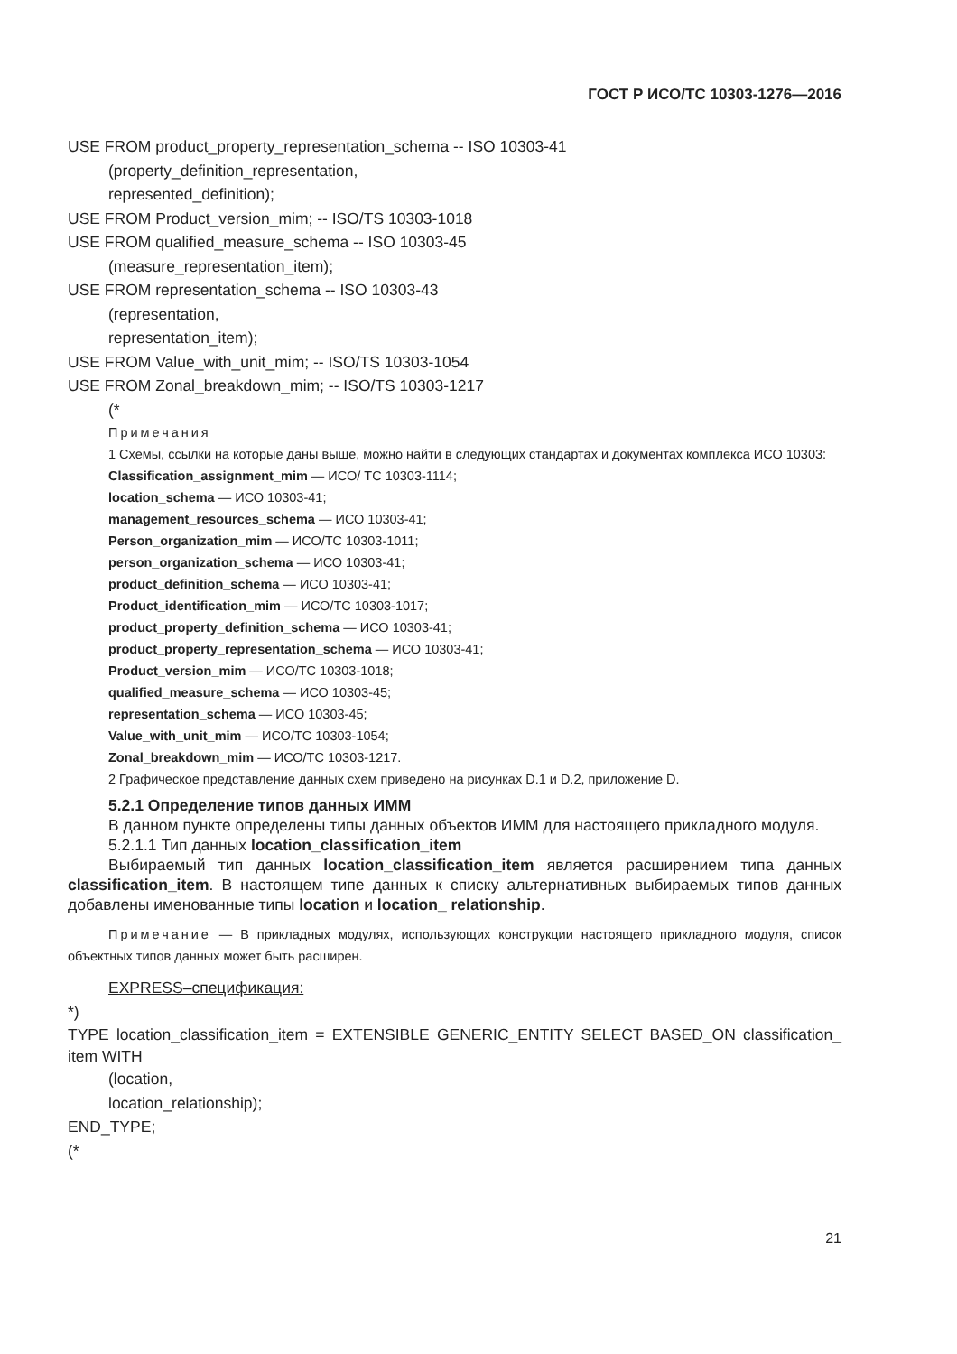ГОСТ Р ИСО/ТС 10303-1276—2016
USE FROM product_property_representation_schema -- ISO 10303-41
(property_definition_representation,
represented_definition);
USE FROM Product_version_mim; -- ISO/TS 10303-1018
USE FROM qualified_measure_schema -- ISO 10303-45
(measure_representation_item);
USE FROM representation_schema -- ISO 10303-43
(representation,
representation_item);
USE FROM Value_with_unit_mim; -- ISO/TS 10303-1054
USE FROM Zonal_breakdown_mim; -- ISO/TS 10303-1217
(*
Примечания
1 Схемы, ссылки на которые даны выше, можно найти в следующих стандартах и документах комплекса ИСО 10303:
Classification_assignment_mim — ИСО/ ТС 10303-1114;
location_schema — ИСО 10303-41;
management_resources_schema — ИСО 10303-41;
Person_organization_mim — ИСО/ТС 10303-1011;
person_organization_schema — ИСО 10303-41;
product_definition_schema — ИСО 10303-41;
Product_identification_mim — ИСО/ТС 10303-1017;
product_property_definition_schema — ИСО 10303-41;
product_property_representation_schema — ИСО 10303-41;
Product_version_mim — ИСО/ТС 10303-1018;
qualified_measure_schema — ИСО 10303-45;
representation_schema — ИСО 10303-45;
Value_with_unit_mim — ИСО/ТС 10303-1054;
Zonal_breakdown_mim — ИСО/ТС 10303-1217.
2 Графическое представление данных схем приведено на рисунках D.1 и D.2, приложение D.
5.2.1 Определение типов данных ИММ
В данном пункте определены типы данных объектов ИММ для настоящего прикладного модуля.
5.2.1.1 Тип данных location_classification_item
Выбираемый тип данных location_classification_item является расширением типа данных classification_item. В настоящем типе данных к списку альтернативных выбираемых типов данных добавлены именованные типы location и location_ relationship.
Примечание — В прикладных модулях, использующих конструкции настоящего прикладного модуля, список объектных типов данных может быть расширен.
EXPRESS–спецификация:
*)
TYPE location_classification_item = EXTENSIBLE GENERIC_ENTITY SELECT BASED_ON classification_ item WITH
(location,
location_relationship);
END_TYPE;
(*
21